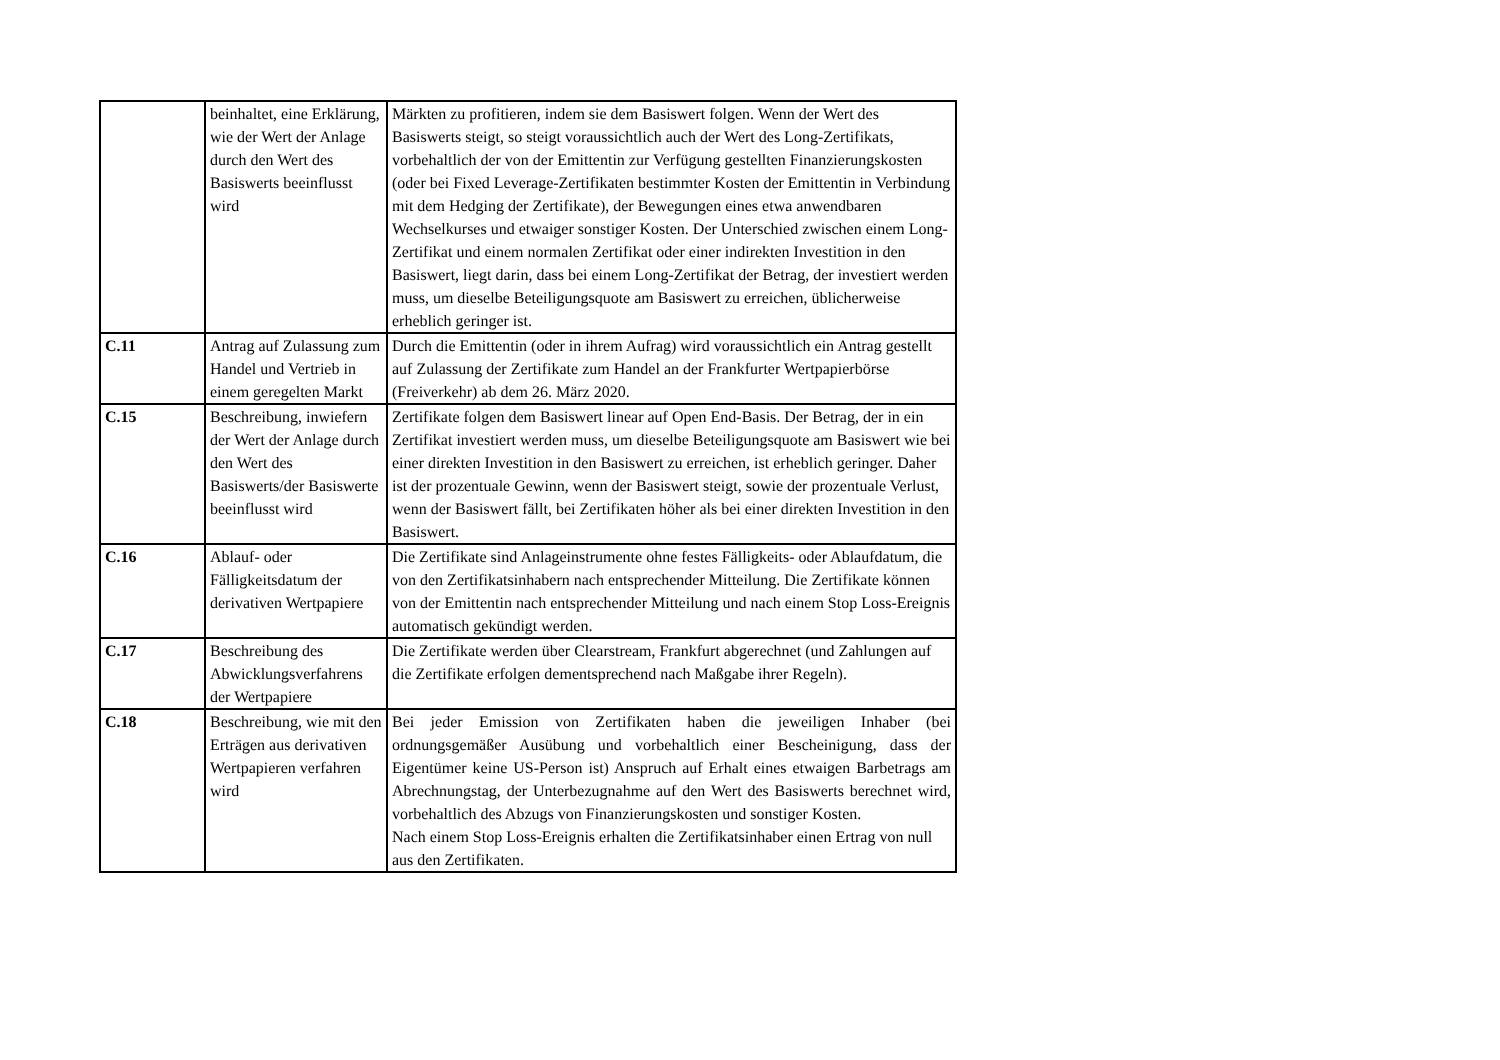| | beinhaltet, eine Erklärung, wie der Wert der Anlage durch den Wert des Basiswerts beeinflusst wird | Märkten zu profitieren, indem sie dem Basiswert folgen. Wenn der Wert des Basiswerts steigt, so steigt voraussichtlich auch der Wert des Long-Zertifikats, vorbehaltlich der von der Emittentin zur Verfügung gestellten Finanzierungskosten (oder bei Fixed Leverage-Zertifikaten bestimmter Kosten der Emittentin in Verbindung mit dem Hedging der Zertifikate), der Bewegungen eines etwa anwendbaren Wechselkurses und etwaiger sonstiger Kosten. Der Unterschied zwischen einem Long-Zertifikat und einem normalen Zertifikat oder einer indirekten Investition in den Basiswert, liegt darin, dass bei einem Long-Zertifikat der Betrag, der investiert werden muss, um dieselbe Beteiligungsquote am Basiswert zu erreichen, üblicherweise erheblich geringer ist. |
| C.11 | Antrag auf Zulassung zum Handel und Vertrieb in einem geregelten Markt | Durch die Emittentin (oder in ihrem Aufrag) wird voraussichtlich ein Antrag gestellt auf Zulassung der Zertifikate zum Handel an der Frankfurter Wertpapierbörse (Freiverkehr) ab dem 26. März 2020. |
| C.15 | Beschreibung, inwiefern der Wert der Anlage durch den Wert des Basiswerts/der Basiswerte beeinflusst wird | Zertifikate folgen dem Basiswert linear auf Open End-Basis. Der Betrag, der in ein Zertifikat investiert werden muss, um dieselbe Beteiligungsquote am Basiswert wie bei einer direkten Investition in den Basiswert zu erreichen, ist erheblich geringer. Daher ist der prozentuale Gewinn, wenn der Basiswert steigt, sowie der prozentuale Verlust, wenn der Basiswert fällt, bei Zertifikaten höher als bei einer direkten Investition in den Basiswert. |
| C.16 | Ablauf- oder Fälligkeitsdatum der derivativen Wertpapiere | Die Zertifikate sind Anlageinstrumente ohne festes Fälligkeits- oder Ablaufdatum, die von den Zertifikatsinhabern nach entsprechender Mitteilung. Die Zertifikate können von der Emittentin nach entsprechender Mitteilung und nach einem Stop Loss-Ereignis automatisch gekündigt werden. |
| C.17 | Beschreibung des Abwicklungsverfahrens der Wertpapiere | Die Zertifikate werden über Clearstream, Frankfurt abgerechnet (und Zahlungen auf die Zertifikate erfolgen dementsprechend nach Maßgabe ihrer Regeln). |
| C.18 | Beschreibung, wie mit den Erträgen aus derivativen Wertpapieren verfahren wird | Bei jeder Emission von Zertifikaten haben die jeweiligen Inhaber (bei ordnungsgemäßer Ausübung und vorbehaltlich einer Bescheinigung, dass der Eigentümer keine US-Person ist) Anspruch auf Erhalt eines etwaigen Barbetrags am Abrechnungstag, der Unterbezugnahme auf den Wert des Basiswerts berechnet wird, vorbehaltlich des Abzugs von Finanzierungskosten und sonstiger Kosten. Nach einem Stop Loss-Ereignis erhalten die Zertifikatsinhaber einen Ertrag von null aus den Zertifikaten. |